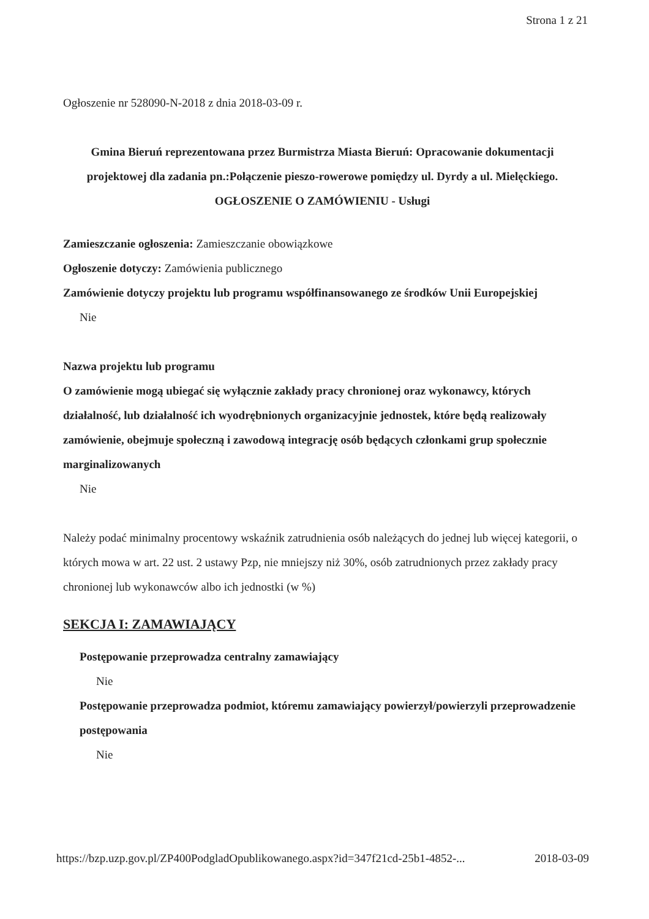Strona 1 z 21
Ogłoszenie nr 528090-N-2018 z dnia 2018-03-09 r.
Gmina Bieruń reprezentowana przez Burmistrza Miasta Bieruń: Opracowanie dokumentacji projektowej dla zadania pn.:Połączenie pieszo-rowerowe pomiędzy ul. Dyrdy a ul. Mielęckiego.
OGŁOSZENIE O ZAMÓWIENIU - Usługi
Zamieszczanie ogłoszenia: Zamieszczanie obowiązkowe
Ogłoszenie dotyczy: Zamówienia publicznego
Zamówienie dotyczy projektu lub programu współfinansowanego ze środków Unii Europejskiej
Nie
Nazwa projektu lub programu
O zamówienie mogą ubiegać się wyłącznie zakłady pracy chronionej oraz wykonawcy, których działalność, lub działalność ich wyodrębnionych organizacyjnie jednostek, które będą realizowały zamówienie, obejmuje społeczną i zawodową integrację osób będących członkami grup społecznie marginalizowanych
Nie
Należy podać minimalny procentowy wskaźnik zatrudnienia osób należących do jednej lub więcej kategorii, o których mowa w art. 22 ust. 2 ustawy Pzp, nie mniejszy niż 30%, osób zatrudnionych przez zakłady pracy chronionej lub wykonawców albo ich jednostki (w %)
SEKCJA I: ZAMAWIAJĄCY
Postępowanie przeprowadza centralny zamawiający
Nie
Postępowanie przeprowadza podmiot, któremu zamawiający powierzył/powierzyli przeprowadzenie postępowania
Nie
https://bzp.uzp.gov.pl/ZP400PodgladOpublikowanego.aspx?id=347f21cd-25b1-4852-... 2018-03-09